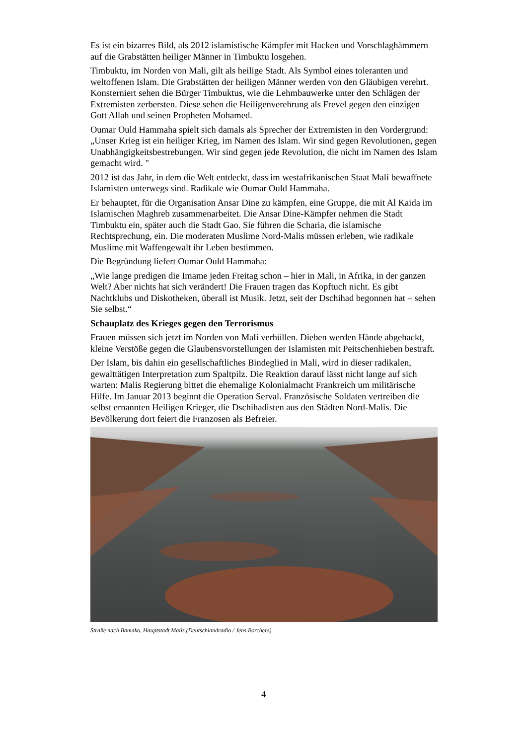Es ist ein bizarres Bild, als 2012 islamistische Kämpfer mit Hacken und Vorschlaghämmern auf die Grabstätten heiliger Männer in Timbuktu losgehen.
Timbuktu, im Norden von Mali, gilt als heilige Stadt. Als Symbol eines toleranten und weltoffenen Islam. Die Grabstätten der heiligen Männer werden von den Gläubigen verehrt. Konsterniert sehen die Bürger Timbuktus, wie die Lehmbauwerke unter den Schlägen der Extremisten zerbersten. Diese sehen die Heiligenverehrung als Frevel gegen den einzigen Gott Allah und seinen Propheten Mohamed.
Oumar Ould Hammaha spielt sich damals als Sprecher der Extremisten in den Vordergrund: „Unser Krieg ist ein heiliger Krieg, im Namen des Islam. Wir sind gegen Revolutionen, gegen Unabhängigkeitsbestrebungen. Wir sind gegen jede Revolution, die nicht im Namen des Islam gemacht wird. "
2012 ist das Jahr, in dem die Welt entdeckt, dass im westafrikanischen Staat Mali bewaffnete Islamisten unterwegs sind. Radikale wie Oumar Ould Hammaha.
Er behauptet, für die Organisation Ansar Dine zu kämpfen, eine Gruppe, die mit Al Kaida im Islamischen Maghreb zusammenarbeitet. Die Ansar Dine-Kämpfer nehmen die Stadt Timbuktu ein, später auch die Stadt Gao. Sie führen die Scharia, die islamische Rechtsprechung, ein. Die moderaten Muslime Nord-Malis müssen erleben, wie radikale Muslime mit Waffengewalt ihr Leben bestimmen.
Die Begründung liefert Oumar Ould Hammaha:
„Wie lange predigen die Imame jeden Freitag schon – hier in Mali, in Afrika, in der ganzen Welt? Aber nichts hat sich verändert! Die Frauen tragen das Kopftuch nicht. Es gibt Nachtklubs und Diskotheken, überall ist Musik. Jetzt, seit der Dschihad begonnen hat – sehen Sie selbst.“
Schauplatz des Krieges gegen den Terrorismus
Frauen müssen sich jetzt im Norden von Mali verhüllen. Dieben werden Hände abgehackt, kleine Verstöße gegen die Glaubensvorstellungen der Islamisten mit Peitschenhieben bestraft.
Der Islam, bis dahin ein gesellschaftliches Bindeglied in Mali, wird in dieser radikalen, gewalttätigen Interpretation zum Spaltpilz. Die Reaktion darauf lässt nicht lange auf sich warten: Malis Regierung bittet die ehemalige Kolonialmacht Frankreich um militärische Hilfe. Im Januar 2013 beginnt die Operation Serval. Französische Soldaten vertreiben die selbst ernannten Heiligen Krieger, die Dschihadisten aus den Städten Nord-Malis. Die Bevölkerung dort feiert die Franzosen als Befreier.
Straße nach Bamako, Hauptstadt Malis (Deutschlandradio / Jens Borchers)
4